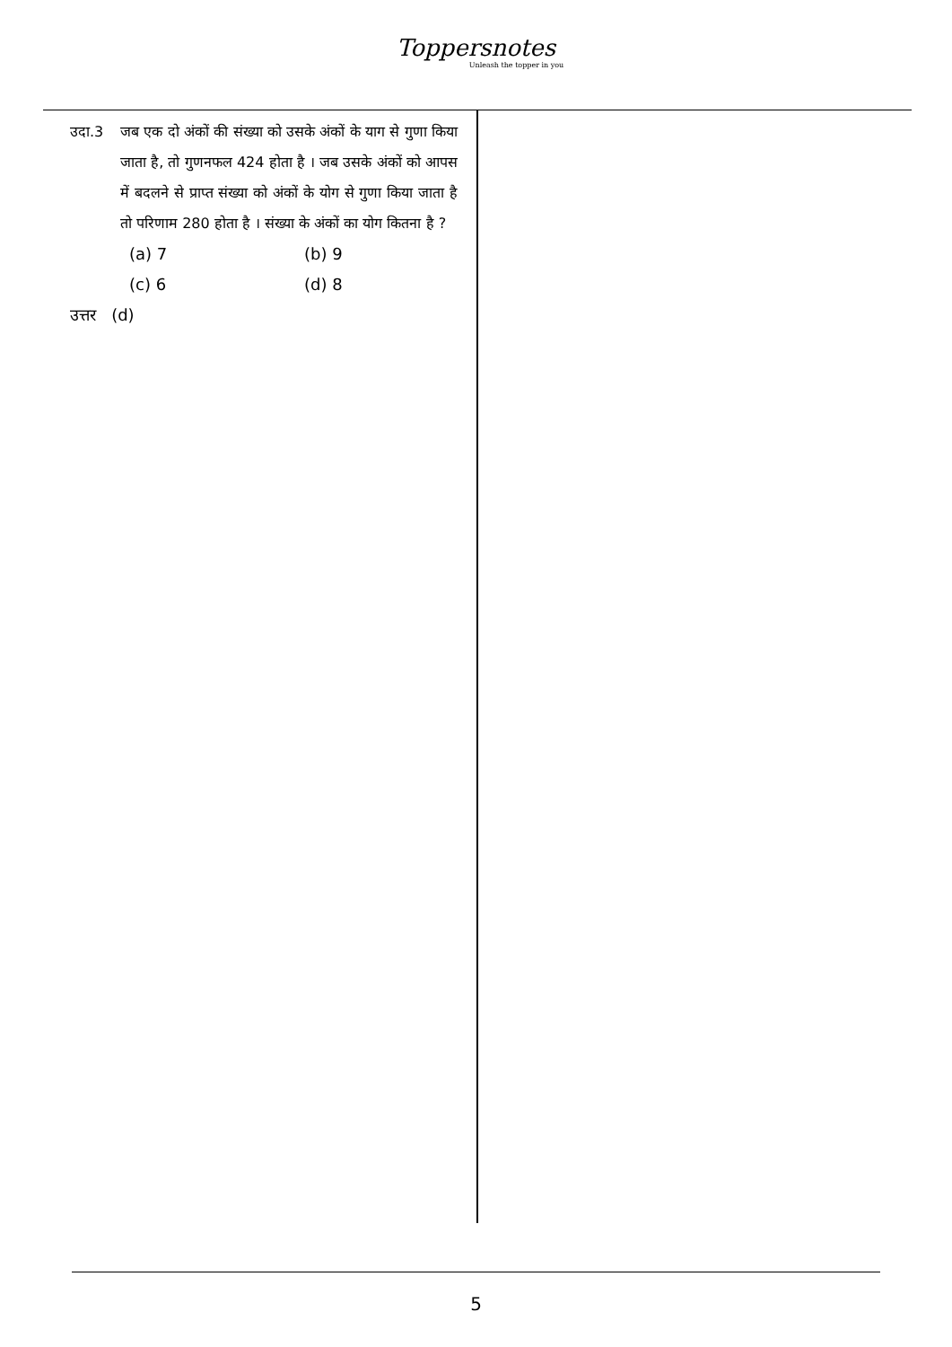Toppersnotes
Unleash the topper in you
उदा.3 जब एक दो अंकों की संख्या को उसके अंकों के याग से गुणा किया जाता है, तो गुणनफल 424 होता है । जब उसके अंकों को आपस में बदलने से प्राप्त संख्या को अंकों के योग से गुणा किया जाता है तो परिणाम 280 होता है । संख्या के अंकों का योग कितना है ?
(a) 7
(b) 9
(c) 6
(d) 8
उत्तर (d)
5